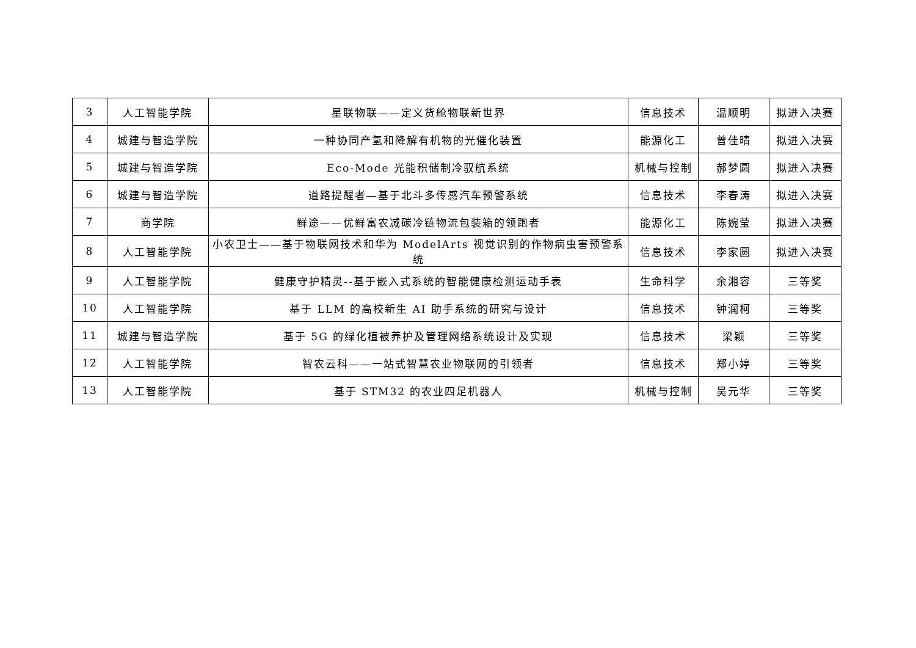| 3 | 人工智能学院 | 星联物联——定义货舱物联新世界 | 信息技术 | 温顺明 | 拟进入决赛 |
| 4 | 城建与智造学院 | 一种协同产氢和降解有机物的光催化装置 | 能源化工 | 曾佳晴 | 拟进入决赛 |
| 5 | 城建与智造学院 | Eco-Mode 光能积储制冷驭航系统 | 机械与控制 | 郝梦圆 | 拟进入决赛 |
| 6 | 城建与智造学院 | 道路提醒者—基于北斗多传感汽车预警系统 | 信息技术 | 李春涛 | 拟进入决赛 |
| 7 | 商学院 | 鲜途——优鲜富农减碳冷链物流包装箱的领跑者 | 能源化工 | 陈婉莹 | 拟进入决赛 |
| 8 | 人工智能学院 | 小农卫士——基于物联网技术和华为 ModelArts 视觉识别的作物病虫害预警系统 | 信息技术 | 李家圆 | 拟进入决赛 |
| 9 | 人工智能学院 | 健康守护精灵--基于嵌入式系统的智能健康检测运动手表 | 生命科学 | 余湘容 | 三等奖 |
| 10 | 人工智能学院 | 基于 LLM 的高校新生 AI 助手系统的研究与设计 | 信息技术 | 钟润柯 | 三等奖 |
| 11 | 城建与智造学院 | 基于 5G 的绿化植被养护及管理网络系统设计及实现 | 信息技术 | 梁颖 | 三等奖 |
| 12 | 人工智能学院 | 智农云科——一站式智慧农业物联网的引领者 | 信息技术 | 郑小婷 | 三等奖 |
| 13 | 人工智能学院 | 基于 STM32 的农业四足机器人 | 机械与控制 | 吴元华 | 三等奖 |